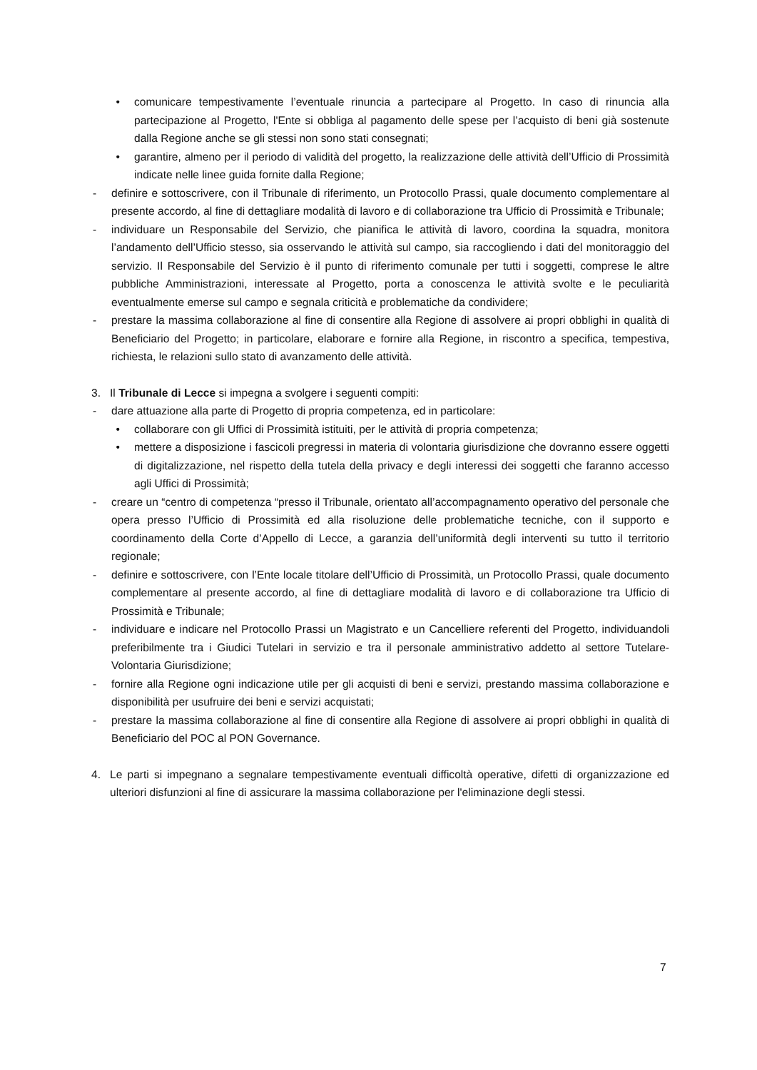• comunicare tempestivamente l’eventuale rinuncia a partecipare al Progetto. In caso di rinuncia alla partecipazione al Progetto, l'Ente si obbliga al pagamento delle spese per l’acquisto di beni già sostenute dalla Regione anche se gli stessi non sono stati consegnati;
• garantire, almeno per il periodo di validità del progetto, la realizzazione delle attività dell’Ufficio di Prossimità indicate nelle linee guida fornite dalla Regione;
- definire e sottoscrivere, con il Tribunale di riferimento, un Protocollo Prassi, quale documento complementare al presente accordo, al fine di dettagliare modalità di lavoro e di collaborazione tra Ufficio di Prossimità e Tribunale;
- individuare un Responsabile del Servizio, che pianifica le attività di lavoro, coordina la squadra, monitora l’andamento dell’Ufficio stesso, sia osservando le attività sul campo, sia raccogliendo i dati del monitoraggio del servizio. Il Responsabile del Servizio è il punto di riferimento comunale per tutti i soggetti, comprese le altre pubbliche Amministrazioni, interessate al Progetto, porta a conoscenza le attività svolte e le peculiarità eventualmente emerse sul campo e segnala criticità e problematiche da condividere;
- prestare la massima collaborazione al fine di consentire alla Regione di assolvere ai propri obblighi in qualità di Beneficiario del Progetto; in particolare, elaborare e fornire alla Regione, in riscontro a specifica, tempestiva, richiesta, le relazioni sullo stato di avanzamento delle attività.
3. Il Tribunale di Lecce si impegna a svolgere i seguenti compiti:
- dare attuazione alla parte di Progetto di propria competenza, ed in particolare:
• collaborare con gli Uffici di Prossimità istituiti, per le attività di propria competenza;
• mettere a disposizione i fascicoli pregressi in materia di volontaria giurisdizione che dovranno essere oggetti di digitalizzazione, nel rispetto della tutela della privacy e degli interessi dei soggetti che faranno accesso agli Uffici di Prossimità;
- creare un “centro di competenza “presso il Tribunale, orientato all’accompagnamento operativo del personale che opera presso l’Ufficio di Prossimità ed alla risoluzione delle problematiche tecniche, con il supporto e coordinamento della Corte d’Appello di Lecce, a garanzia dell’uniformità degli interventi su tutto il territorio regionale;
- definire e sottoscrivere, con l’Ente locale titolare dell’Ufficio di Prossimità, un Protocollo Prassi, quale documento complementare al presente accordo, al fine di dettagliare modalità di lavoro e di collaborazione tra Ufficio di Prossimità e Tribunale;
- individuare e indicare nel Protocollo Prassi un Magistrato e un Cancelliere referenti del Progetto, individuandoli preferibilmente tra i Giudici Tutelari in servizio e tra il personale amministrativo addetto al settore Tutelare-Volontaria Giurisdizione;
- fornire alla Regione ogni indicazione utile per gli acquisti di beni e servizi, prestando massima collaborazione e disponibilità per usufruire dei beni e servizi acquistati;
- prestare la massima collaborazione al fine di consentire alla Regione di assolvere ai propri obblighi in qualità di Beneficiario del POC al PON Governance.
4. Le parti si impegnano a segnalare tempestivamente eventuali difficoltà operative, difetti di organizzazione ed ulteriori disfunzioni al fine di assicurare la massima collaborazione per l'eliminazione degli stessi.
7